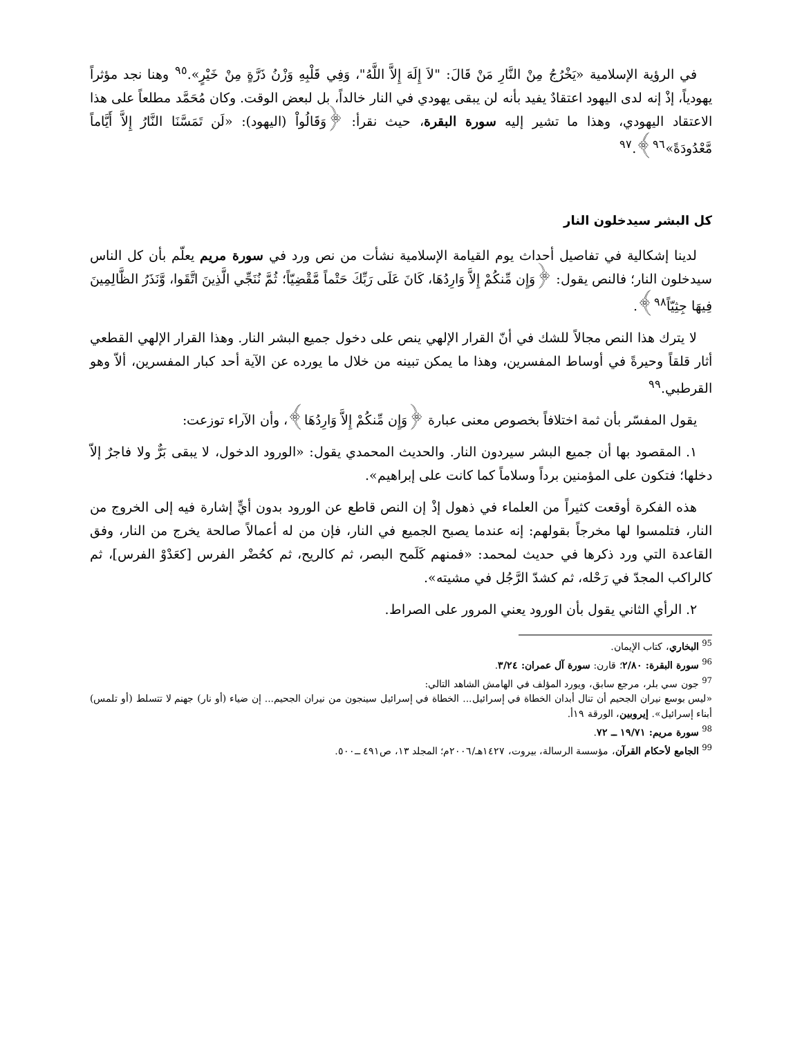في الرؤية الإسلامية «يَخْرُجُ مِنْ النَّارِ مَنْ قَالَ: "لاَ إِلَهَ إِلاَّ اللَّهُ"، وَفِي قَلْبِهِ وَزْنُ ذَرَّةٍ مِنْ خَيْرٍ».<sup>٩٥</sup> وهنا نجد مؤثراً يهودياً، إذْ إنه لدى اليهود اعتقادٌ يفيد بأنه لن يبقى يهودي في النار خالداً، بل لبعض الوقت. وكان مُحَمَّد مطلعاً على هذا الاعتقاد اليهودي، وهذا ما تشير إليه سورة البقرة، حيث نقرأ: ﴿وَقَالُواْ (اليهود): «لَن تَمَسَّنَا النَّارُ إِلاَّ أَيَّاماً مَّعْدُودَةً»<sup>٩٦</sup>﴾.<sup>٩٧</sup>
كل البشر سيدخلون النار
لدينا إشكالية في تفاصيل أحداث يوم القيامة الإسلامية نشأت من نص ورد في سورة مريم يعلّم بأن كل الناس سيدخلون النار؛ فالنص يقول: ﴿وَإِن مِّنكُمْ إِلاَّ وَارِدُهَا، كَانَ عَلَى رَبِّكَ حَتْماً مَّقْضِيّاً؛ ثُمَّ نُنَجِّي الَّذِينَ اتَّقَوا، وَّنَذَرُ الظَّالِمِينَ فِيهَا جِثِيّاً<sup>٩٨</sup>﴾.
لا يترك هذا النص مجالاً للشك في أنّ القرار الإلهي ينص على دخول جميع البشر النار. وهذا القرار الإلهي القطعي أثار قلقاً وحيرةً في أوساط المفسرين، وهذا ما يمكن تبينه من خلال ما يورده عن الآية أحد كبار المفسرين، ألاّ وهو القرطبي.<sup>٩٩</sup>
يقول المفسّر بأن ثمة اختلافاً بخصوص معنى عبارة ﴿وَإِن مِّنكُمْ إِلاَّ وَارِدُهَا﴾، وأن الآراء توزعت:
١. المقصود بها أن جميع البشر سيردون النار. والحديث المحمدي يقول: «الورود الدخول، لا يبقى بَرٌّ ولا فاجرٌ إلاّ دخلها؛ فتكون على المؤمنين برداً وسلاماً كما كانت على إبراهيم».
هذه الفكرة أوقعت كثيراً من العلماء في ذهول إذْ إن النص قاطع عن الورود بدون أيٍّ إشارة فيه إلى الخروج من النار، فتلمسوا لها مخرجاً بقولهم: إنه عندما يصبح الجميع في النار، فإن من له أعمالاً صالحة يخرج من النار، وفق القاعدة التي ورد ذكرها في حديث لمحمد: «فمنهم كَلَمح البصر، ثم كالريح، ثم كحُضْر الفرس [كعَدْوْ الفرس]، ثم كالراكب المجدّ في رَحْله، ثم كشدّ الرَّجُل في مشيته».
٢. الرأي الثاني يقول بأن الورود يعني المرور على الصراط.
<sup>95</sup> البخاري، كتاب الإيمان.
<sup>96</sup> سورة البقرة: ٢/٨٠؛ قارن: سورة آل عمران: ٣/٢٤.
<sup>97</sup> جون سي بلر، مرجع سابق، ويورد المؤلف في الهامش الشاهد التالي:
«ليس بوسع نيران الجحيم أن تنال أبدان الخطاة في إسرائيل... الخطاة في إسرائيل سينجون من نيران الجحيم... إن ضياء (أو نار) جهنم لا تتسلط (أو تلمس) أبناء إسرائيل». إيروبين، الورقة ١٩أ.
<sup>98</sup> سورة مريم: ١٩/٧١ ــ ٧٢.
<sup>99</sup> الجامع لأحكام القرآن، مؤسسة الرسالة، بيروت، ١٤٢٧هـ/٢٠٠٦م؛ المجلد ١٣، ص٤٩١ ــ٥٠٠.